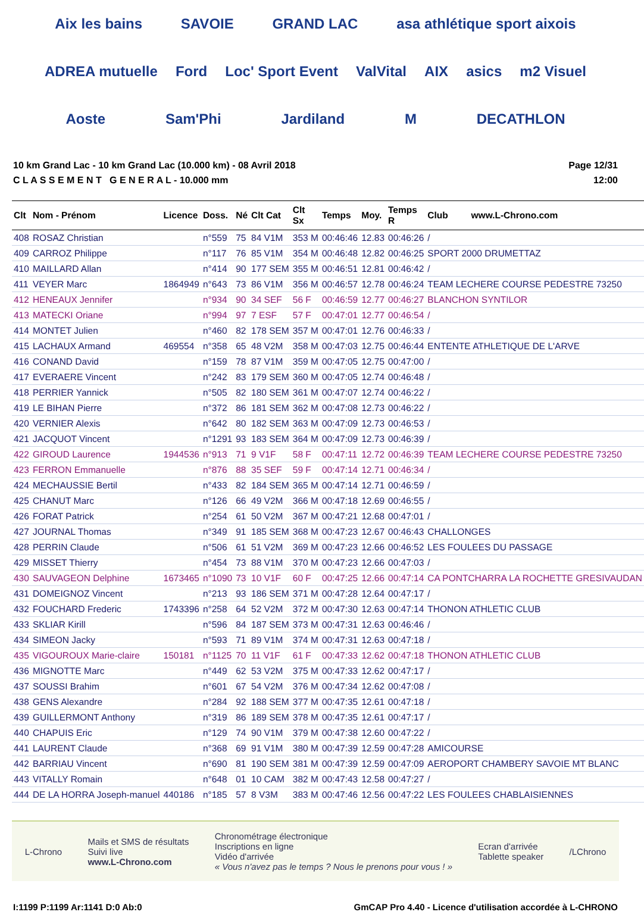Aix les bains SAVOIE GRAND LAC asa athlétique sport aixois ADREA mutuelle Ford Loc' Sport Event ValVital AIX asics m2 Visuel Aoste Sam'Phi Jardiland M DECATHLON
10 km Grand Lac - 10 km Grand Lac (10.000 km) - 08 Avril 2018
C L A S S E M E N T G E N E R A L - 10.000 mm
Page 12/31
12:00
| Clt | Nom - Prénom | Licence | Doss. | Né | Clt Cat | Clt Sx | Temps | Moy. | Temps R | Club www.L-Chrono.com |
| --- | --- | --- | --- | --- | --- | --- | --- | --- | --- | --- |
| 408 | ROSAZ Christian | | n°559 | 75 | 84 V1M | 353 M | 00:46:46 | 12.83 | 00:46:26 | / |
| 409 | CARROZ Philippe | | n°117 | 76 | 85 V1M | 354 M | 00:46:48 | 12.82 | 00:46:25 | SPORT 2000 DRUMETTAZ |
| 410 | MAILLARD Allan | | n°414 | 90 | 177 SEM | 355 M | 00:46:51 | 12.81 | 00:46:42 | / |
| 411 | VEYER Marc | 1864949 | n°643 | 73 | 86 V1M | 356 M | 00:46:57 | 12.78 | 00:46:24 | TEAM LECHERE COURSE PEDESTRE 73250 |
| 412 | HENEAUX Jennifer | | n°934 | 90 | 34 SEF | 56 F | 00:46:59 | 12.77 | 00:46:27 | BLANCHON SYNTILOR |
| 413 | MATECKI Oriane | | n°994 | 97 | 7 ESF | 57 F | 00:47:01 | 12.77 | 00:46:54 | / |
| 414 | MONTET Julien | | n°460 | 82 | 178 SEM | 357 M | 00:47:01 | 12.76 | 00:46:33 | / |
| 415 | LACHAUX Armand | 469554 | n°358 | 65 | 48 V2M | 358 M | 00:47:03 | 12.75 | 00:46:44 | ENTENTE ATHLETIQUE DE L'ARVE |
| 416 | CONAND David | | n°159 | 78 | 87 V1M | 359 M | 00:47:05 | 12.75 | 00:47:00 | / |
| 417 | EVERAERE Vincent | | n°242 | 83 | 179 SEM | 360 M | 00:47:05 | 12.74 | 00:46:48 | / |
| 418 | PERRIER Yannick | | n°505 | 82 | 180 SEM | 361 M | 00:47:07 | 12.74 | 00:46:22 | / |
| 419 | LE BIHAN Pierre | | n°372 | 86 | 181 SEM | 362 M | 00:47:08 | 12.73 | 00:46:22 | / |
| 420 | VERNIER Alexis | | n°642 | 80 | 182 SEM | 363 M | 00:47:09 | 12.73 | 00:46:53 | / |
| 421 | JACQUOT Vincent | | n°1291 | 93 | 183 SEM | 364 M | 00:47:09 | 12.73 | 00:46:39 | / |
| 422 | GIROUD Laurence | 1944536 | n°913 | 71 | 9 V1F | 58 F | 00:47:11 | 12.72 | 00:46:39 | TEAM LECHERE COURSE PEDESTRE 73250 |
| 423 | FERRON Emmanuelle | | n°876 | 88 | 35 SEF | 59 F | 00:47:14 | 12.71 | 00:46:34 | / |
| 424 | MECHAUSSIE Bertil | | n°433 | 82 | 184 SEM | 365 M | 00:47:14 | 12.71 | 00:46:59 | / |
| 425 | CHANUT Marc | | n°126 | 66 | 49 V2M | 366 M | 00:47:18 | 12.69 | 00:46:55 | / |
| 426 | FORAT Patrick | | n°254 | 61 | 50 V2M | 367 M | 00:47:21 | 12.68 | 00:47:01 | / |
| 427 | JOURNAL Thomas | | n°349 | 91 | 185 SEM | 368 M | 00:47:23 | 12.67 | 00:46:43 | CHALLONGES |
| 428 | PERRIN Claude | | n°506 | 61 | 51 V2M | 369 M | 00:47:23 | 12.66 | 00:46:52 | LES FOULEES DU PASSAGE |
| 429 | MISSET Thierry | | n°454 | 73 | 88 V1M | 370 M | 00:47:23 | 12.66 | 00:47:03 | / |
| 430 | SAUVAGEON Delphine | 1673465 | n°1090 | 73 | 10 V1F | 60 F | 00:47:25 | 12.66 | 00:47:14 | CA PONTCHARRA LA ROCHETTE GRESIVAUDAN |
| 431 | DOMEIGNOZ Vincent | | n°213 | 93 | 186 SEM | 371 M | 00:47:28 | 12.64 | 00:47:17 | / |
| 432 | FOUCHARD Frederic | 1743396 | n°258 | 64 | 52 V2M | 372 M | 00:47:30 | 12.63 | 00:47:14 | THONON ATHLETIC CLUB |
| 433 | SKLIAR Kirill | | n°596 | 84 | 187 SEM | 373 M | 00:47:31 | 12.63 | 00:46:46 | / |
| 434 | SIMEON Jacky | | n°593 | 71 | 89 V1M | 374 M | 00:47:31 | 12.63 | 00:47:18 | / |
| 435 | VIGOUROUX Marie-claire | 150181 | n°1125 | 70 | 11 V1F | 61 F | 00:47:33 | 12.62 | 00:47:18 | THONON ATHLETIC CLUB |
| 436 | MIGNOTTE Marc | | n°449 | 62 | 53 V2M | 375 M | 00:47:33 | 12.62 | 00:47:17 | / |
| 437 | SOUSSI Brahim | | n°601 | 67 | 54 V2M | 376 M | 00:47:34 | 12.62 | 00:47:08 | / |
| 438 | GENS Alexandre | | n°284 | 92 | 188 SEM | 377 M | 00:47:35 | 12.61 | 00:47:18 | / |
| 439 | GUILLERMONT Anthony | | n°319 | 86 | 189 SEM | 378 M | 00:47:35 | 12.61 | 00:47:17 | / |
| 440 | CHAPUIS Eric | | n°129 | 74 | 90 V1M | 379 M | 00:47:38 | 12.60 | 00:47:22 | / |
| 441 | LAURENT Claude | | n°368 | 69 | 91 V1M | 380 M | 00:47:39 | 12.59 | 00:47:28 | AMICOURSE |
| 442 | BARRIAU Vincent | | n°690 | 81 | 190 SEM | 381 M | 00:47:39 | 12.59 | 00:47:09 | AEROPORT CHAMBERY SAVOIE MT BLANC |
| 443 | VITALLY Romain | | n°648 | 01 | 10 CAM | 382 M | 00:47:43 | 12.58 | 00:47:27 | / |
| 444 | DE LA HORRA Joseph-manuel | 440186 | n°185 | 57 | 8 V3M | 383 M | 00:47:46 | 12.56 | 00:47:22 | LES FOULEES CHABLAISIENNES |
L-Chrono
Mails et SMS de résultats
Suivi live
www.L-Chrono.com
Chronométrage électronique
Inscriptions en ligne
Vidéo d'arrivée
« Vous n'avez pas le temps ? Nous le prenons pour vous ! »
Ecran d'arrivée
Tablette speaker
/LChrono
I:1199 P:1199 Ar:1141 D:0 Ab:0 GmCAP Pro 4.40 - Licence d'utilisation accordée à L-CHRONO